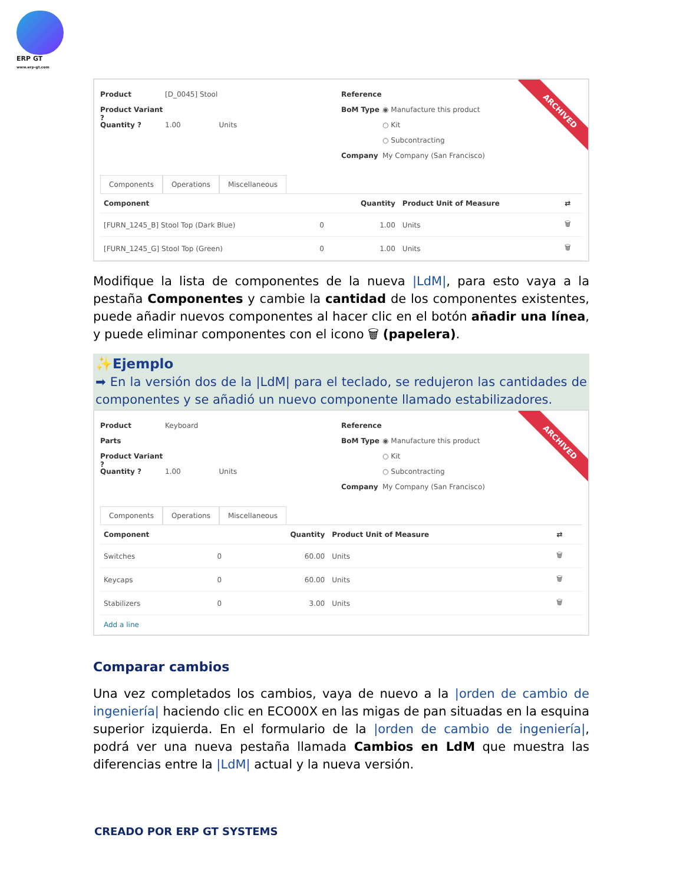ERP GT
www.erp-gt.com
ARCHIVED
Product [D_0045] Stool
Product Variant ?
Quantity ? 1.00 Units
Reference
BoM Type ◉ Manufacture this product
○ Kit
○ Subcontracting
Company My Company (San Francisco)
Components Operations Miscellaneous
| Component | | Quantity | Product Unit of Measure | ⇄ |
| --- | --- | --- | --- | --- |
| [FURN_1245_B] Stool Top (Dark Blue) | 0 | 1.00 | Units | 🗑 |
| [FURN_1245_G] Stool Top (Green) | 0 | 1.00 | Units | 🗑 |
Modifique la lista de componentes de la nueva |LdM|, para esto vaya a la pestaña Componentes y cambie la cantidad de los componentes existentes, puede añadir nuevos componentes al hacer clic en el botón añadir una línea, y puede eliminar componentes con el icono 🗑 (papelera).
✨Ejemplo
➡ En la versión dos de la |LdM| para el teclado, se redujeron las cantidades de componentes y se añadió un nuevo componente llamado estabilizadores.
ARCHIVED
Product Keyboard
Parts
Product Variant ?
Quantity ? 1.00 Units
Reference
BoM Type ◉ Manufacture this product
○ Kit
○ Subcontracting
Company My Company (San Francisco)
Components Operations Miscellaneous
| Component | | Quantity | Product Unit of Measure | ⇄ |
| --- | --- | --- | --- | --- |
| Switches | 0 | 60.00 | Units | 🗑 |
| Keycaps | 0 | 60.00 | Units | 🗑 |
| Stabilizers | 0 | 3.00 | Units | 🗑 |
| Add a line | | | | |
Comparar cambios
Una vez completados los cambios, vaya de nuevo a la |orden de cambio de ingeniería| haciendo clic en ECO00X en las migas de pan situadas en la esquina superior izquierda. En el formulario de la |orden de cambio de ingeniería|, podrá ver una nueva pestaña llamada Cambios en LdM que muestra las diferencias entre la |LdM| actual y la nueva versión.
CREADO POR ERP GT SYSTEMS